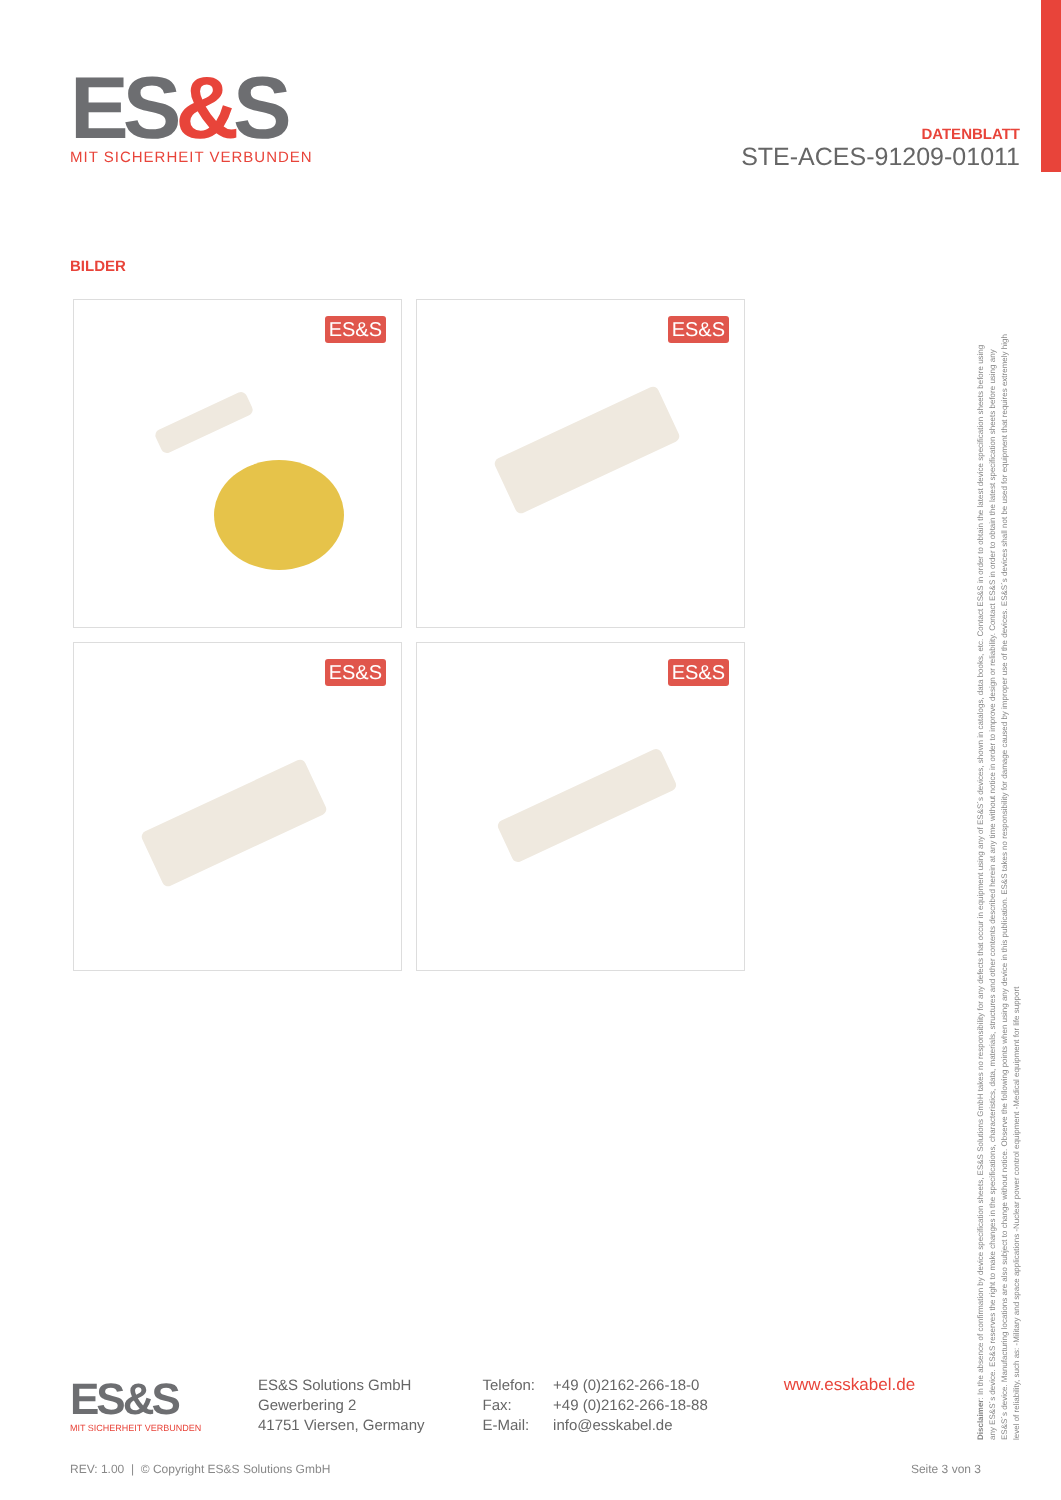ES&S
MIT SICHERHEIT VERBUNDEN
DATENBLATT
STE-ACES-91209-01011
BILDER
ES&S
ES&S
ES&S
ES&S
Disclaimer: In the absence of confirmation by device specification sheets, ES&S Solutions GmbH takes no responsibility for any defects that occur in equipment using any of ES&S´s devices, shown in catalogs, data books, etc. Contact ES&S in order to obtain the latest device specification sheets before using any ES&S´s device. ES&S reserves the right to make changes in the specifications, characteristics, data, materials, structures and other contents described herein at any time without notice in order to improve design or reliability. Contact ES&S in order to obtain the latest specification sheets before using any ES&S´s device. Manufacturing locations are also subject to change without notice. Observe the following points when using any device in this publication. ES&S takes no responsibility for damage caused by improper use of the devices. ES&S´s devices shall not be used for equipment that requires extremely high level of reliability, such as: -Military and space applications -Nuclear power control equipment -Medical equipment for life support
ES&S
MIT SICHERHEIT VERBUNDEN
ES&S Solutions GmbH
Gewerbering 2
41751 Viersen, Germany
| Telefon: | +49 (0)2162-266-18-0 |
| Fax: | +49 (0)2162-266-18-88 |
| E-Mail: | info@esskabel.de |
www.esskabel.de
REV: 1.00 | © Copyright ES&S Solutions GmbH Seite 3 von 3